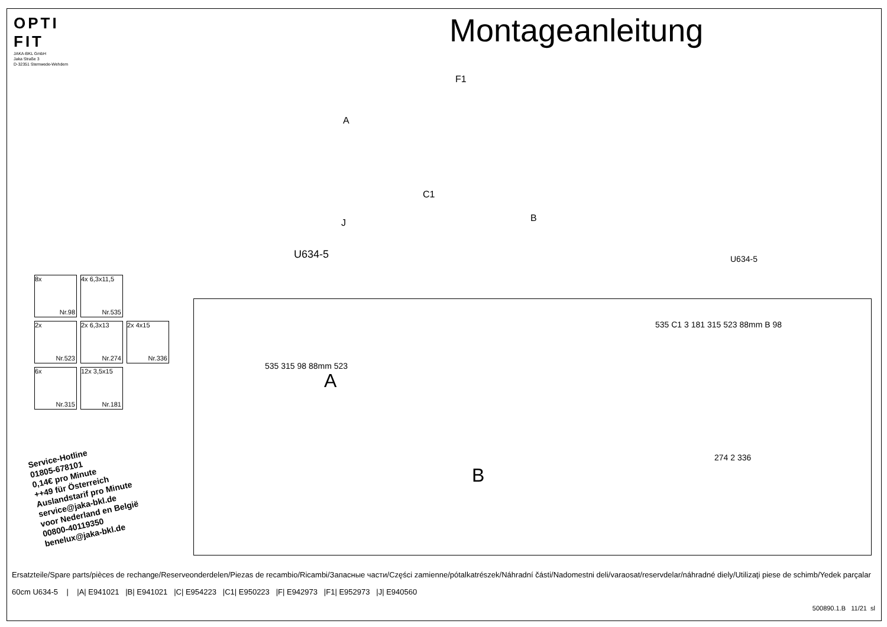OPTI
FIT
JAKA-BKL GmbH
Jaka Straße 3
D-32351 Stemwede-Wehdem
8x Nr.98
4x 6,3x11,5 Nr.535
2x Nr.523
2x 6,3x13 Nr.274
2x 4x15 Nr.336
6x Nr.315
12x 3,5x15 Nr.181
Service-Hotline
01805-678101
0,14€ pro Minute
++49 für Österreich
Auslandstarif pro Minute
service@jaka-bkl.de
voor Nederland en België
00800-40119350
benelux@jaka-bkl.de
Montageanleitung
U634-5 U634-5
A
C1
B
J
F1
A
B
535 315 98 88mm 523
535 C1 3 181 315 523 88mm B 98
274 2 336
Ersatzteile/Spare parts/pièces de rechange/Reserveonderdelen/Piezas de recambio/Ricambi/Запасные части/Części zamienne/pótalkatrészek/Náhradní části/Nadomestni deli/varaosat/reservdelar/náhradné diely/Utilizaţi piese de schimb/Yedek parçalar
60cm U634-5 | |A| E941021 |B| E941021 |C| E954223 |C1| E950223 |F| E942973 |F1| E952973 |J| E940560
500890.1.B 11/21 sl